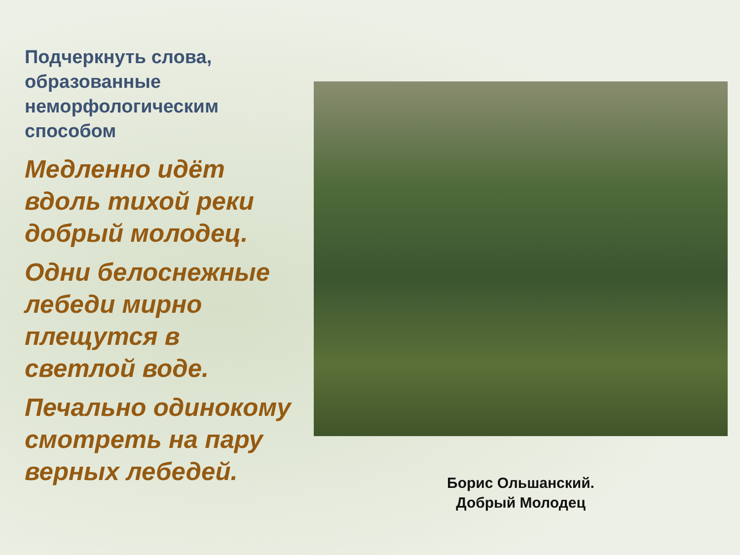Подчеркнуть слова, образованные неморфологическим способом
Медленно идёт вдоль тихой реки добрый молодец.
Одни белоснежные лебеди мирно плещутся в светлой воде.
Печально одинокому смотреть на пару верных лебедей.
Борис Ольшанский.
Добрый Молодец